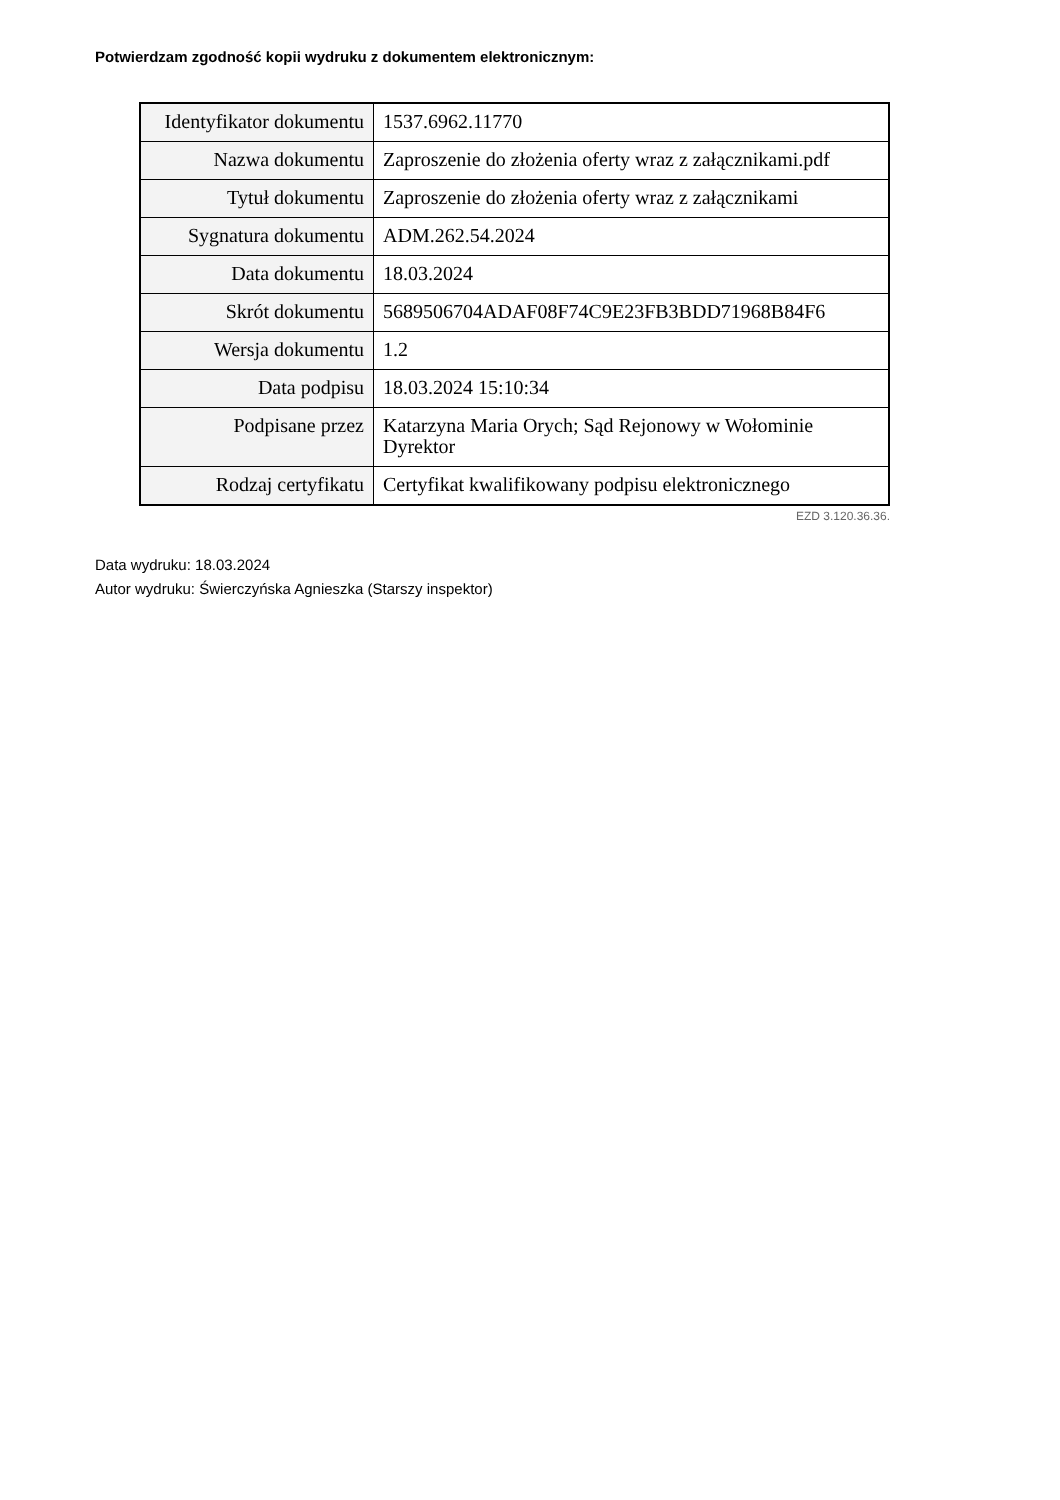Potwierdzam zgodność kopii wydruku z dokumentem elektronicznym:
| Identyfikator dokumentu | 1537.6962.11770 |
| Nazwa dokumentu | Zaproszenie do złożenia oferty wraz z załącznikami.pdf |
| Tytuł dokumentu | Zaproszenie do złożenia oferty wraz z załącznikami |
| Sygnatura dokumentu | ADM.262.54.2024 |
| Data dokumentu | 18.03.2024 |
| Skrót dokumentu | 5689506704ADAF08F74C9E23FB3BDD71968B84F6 |
| Wersja dokumentu | 1.2 |
| Data podpisu | 18.03.2024 15:10:34 |
| Podpisane przez | Katarzyna Maria Orych; Sąd Rejonowy w Wołominie Dyrektor |
| Rodzaj certyfikatu | Certyfikat kwalifikowany podpisu elektronicznego |
EZD 3.120.36.36.
Data wydruku: 18.03.2024
Autor wydruku: Świerczyńska Agnieszka (Starszy inspektor)